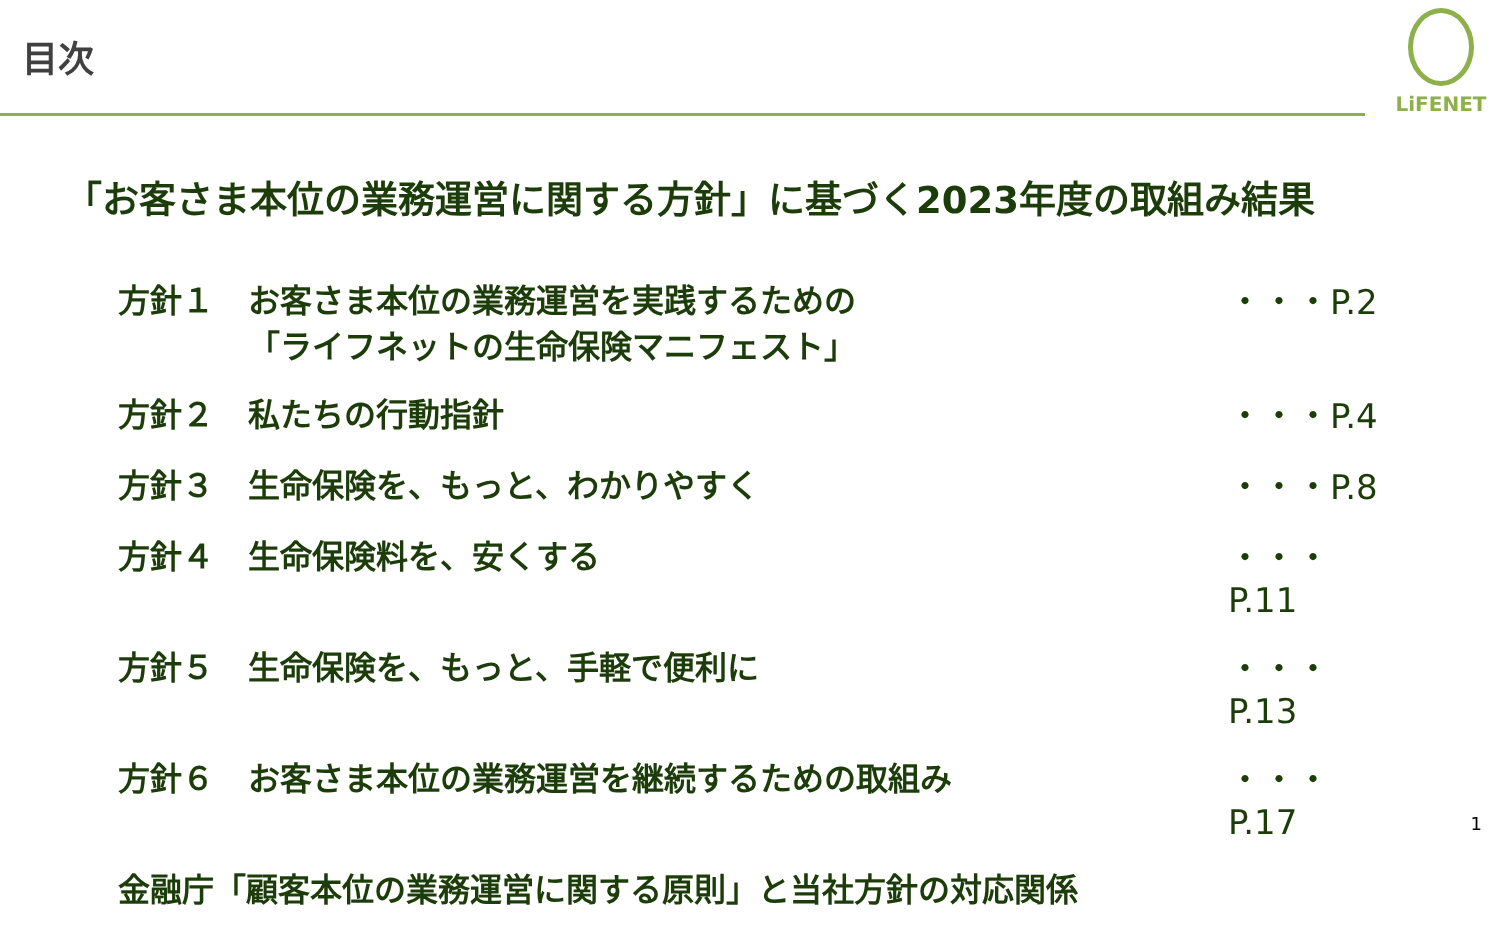目次
LiFENET
「お客さま本位の業務運営に関する方針」に基づく2023年度の取組み結果
方針１ お客さま本位の業務運営を実践するための
「ライフネットの生命保険マニフェスト」
・・・P.2
方針２ 私たちの行動指針 ・・・P.4
方針３ 生命保険を、もっと、わかりやすく ・・・P.8
方針４ 生命保険料を、安くする ・・・P.11
方針５ 生命保険を、もっと、手軽で便利に ・・・P.13
方針６ お客さま本位の業務運営を継続するための取組み
・・・P.17
金融庁「顧客本位の業務運営に関する原則」と当社方針の対応関係
1